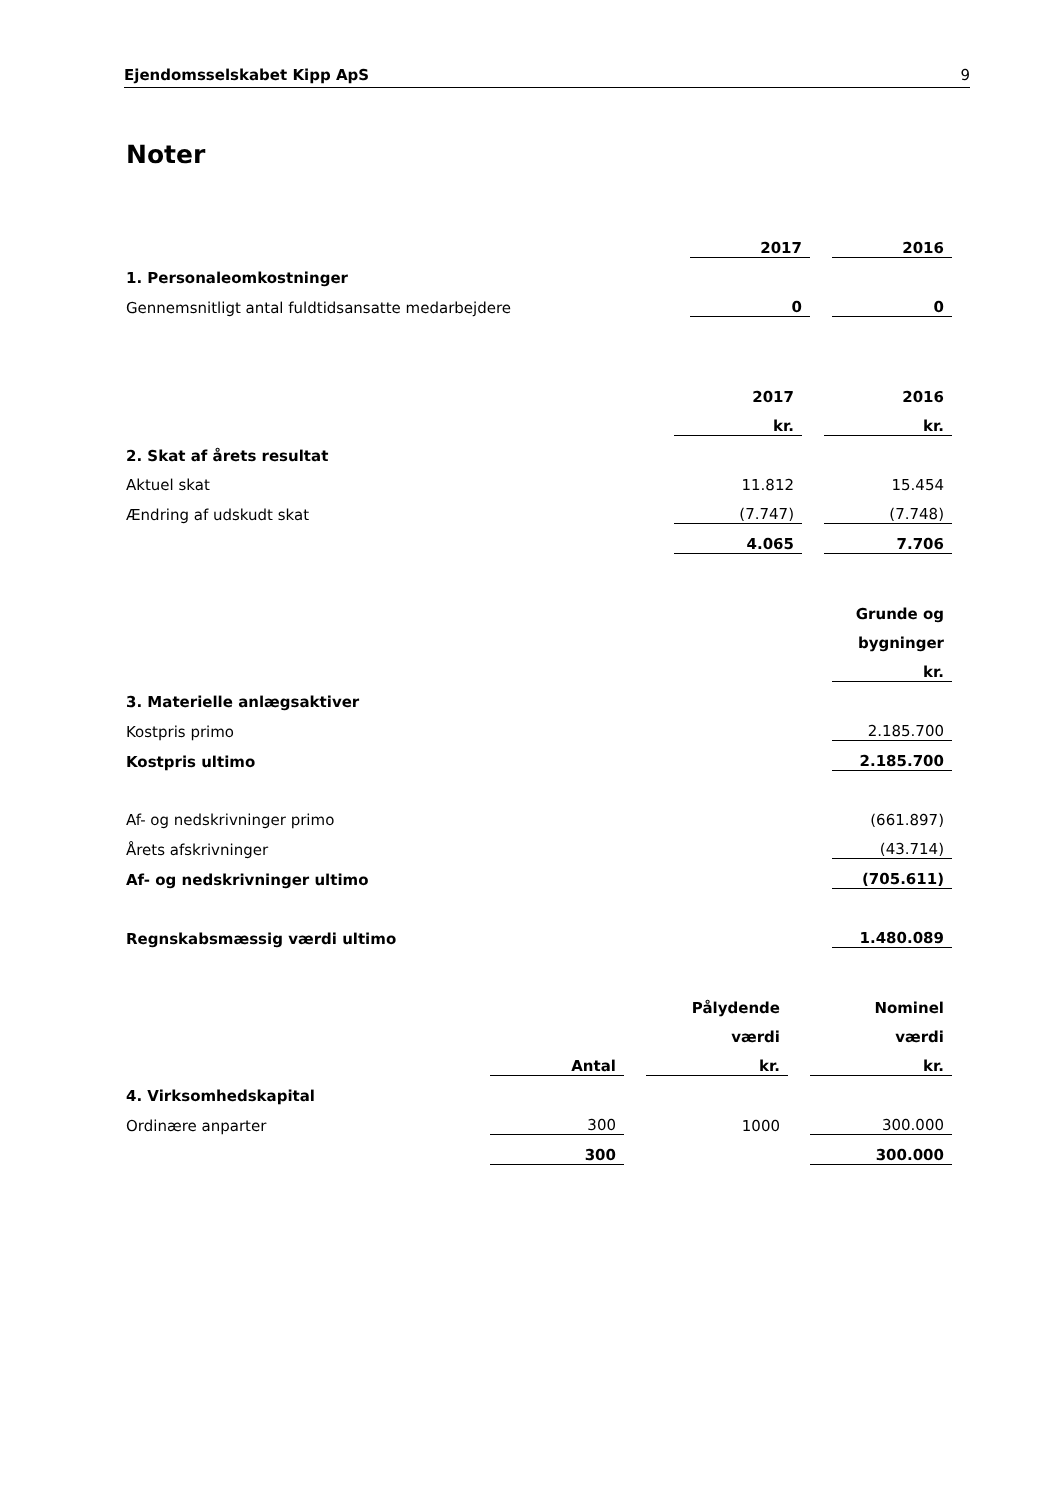Ejendomsselskabet Kipp ApS 9
Noter
| | 2017 | | 2016 |
| 1. Personaleomkostninger | | | |
| Gennemsnitligt antal fuldtidsansatte medarbejdere | 0 | | 0 |
| | 2017 | | 2016 |
| | kr. | | kr. |
| 2. Skat af årets resultat | | | |
| Aktuel skat | 11.812 | | 15.454 |
| Ændring af udskudt skat | (7.747) | | (7.748) |
| | 4.065 | | 7.706 |
| | Grunde og |
| | bygninger |
| | kr. |
| 3. Materielle anlægsaktiver | |
| Kostpris primo | 2.185.700 |
| Kostpris ultimo | 2.185.700 |
| Af- og nedskrivninger primo | (661.897) |
| Årets afskrivninger | (43.714) |
| Af- og nedskrivninger ultimo | (705.611) |
| Regnskabsmæssig værdi ultimo | 1.480.089 |
| | | | Pålydende | | Nominel |
| | | | værdi | | værdi |
| | Antal | | kr. | | kr. |
| 4. Virksomhedskapital | | | | | |
| Ordinære anparter | 300 | | 1000 | | 300.000 |
| | 300 | | | | 300.000 |